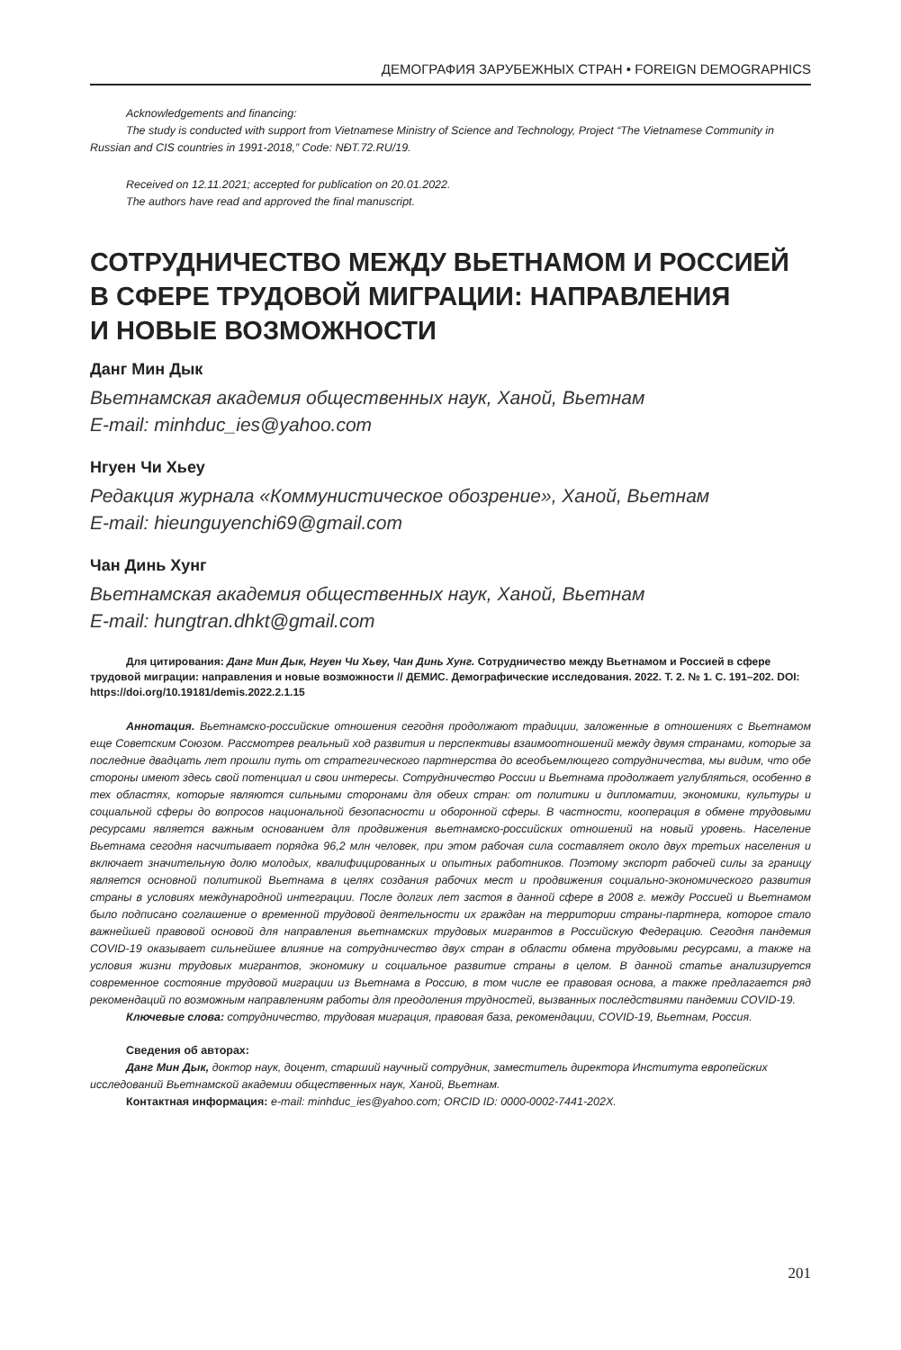ДЕМОГРАФИЯ ЗАРУБЕЖНЫХ СТРАН • FOREIGN DEMOGRAPHICS
Acknowledgements and financing:
The study is conducted with support from Vietnamese Ministry of Science and Technology, Project “The Vietnamese Community in Russian and CIS countries in 1991-2018,” Code: NĐT.72.RU/19.
Received on 12.11.2021; accepted for publication on 20.01.2022.
The authors have read and approved the final manuscript.
СОТРУДНИЧЕСТВО МЕЖДУ ВЬЕТНАМОМ И РОССИЕЙ
В СФЕРЕ ТРУДОВОЙ МИГРАЦИИ: НАПРАВЛЕНИЯ
И НОВЫЕ ВОЗМОЖНОСТИ
Данг Мин Дык
Вьетнамская академия общественных наук, Ханой, Вьетнам
E-mail: minhduc_ies@yahoo.com
Нгуен Чи Хьеу
Редакция журнала «Коммунистическое обозрение», Ханой, Вьетнам
E-mail: hieunguyenchi69@gmail.com
Чан Динь Хунг
Вьетнамская академия общественных наук, Ханой, Вьетнам
E-mail: hungtran.dhkt@gmail.com
Для цитирования: Данг Мин Дык, Нгуен Чи Хьеу, Чан Динь Хунг. Сотрудничество между Вьетнамом и Россией в сфере трудовой миграции: направления и новые возможности // ДЕМИС. Демографические исследования. 2022. Т. 2. № 1. С. 191–202. DOI: https://doi.org/10.19181/demis.2022.2.1.15
Аннотация. Вьетнамско-российские отношения сегодня продолжают традиции, заложенные в отношениях с Вьетнамом еще Советским Союзом. Рассмотрев реальный ход развития и перспективы взаимоотношений между двумя странами, которые за последние двадцать лет прошли путь от стратегического партнерства до всеобъемлющего сотрудничества, мы видим, что обе стороны имеют здесь свой потенциал и свои интересы. Сотрудничество России и Вьетнама продолжает углубляться, особенно в тех областях, которые являются сильными сторонами для обеих стран: от политики и дипломатии, экономики, культуры и социальной сферы до вопросов национальной безопасности и оборонной сферы. В частности, кооперация в обмене трудовыми ресурсами является важным основанием для продвижения вьетнамско-российских отношений на новый уровень. Население Вьетнама сегодня насчитывает порядка 96,2 млн человек, при этом рабочая сила составляет около двух третьих населения и включает значительную долю молодых, квалифицированных и опытных работников. Поэтому экспорт рабочей силы за границу является основной политикой Вьетнама в целях создания рабочих мест и продвижения социально-экономического развития страны в условиях международной интеграции. После долгих лет застоя в данной сфере в 2008 г. между Россией и Вьетнамом было подписано соглашение о временной трудовой деятельности их граждан на территории страны-партнера, которое стало важнейшей правовой основой для направления вьетнамских трудовых мигрантов в Российскую Федерацию. Сегодня пандемия COVID-19 оказывает сильнейшее влияние на сотрудничество двух стран в области обмена трудовыми ресурсами, а также на условия жизни трудовых мигрантов, экономику и социальное развитие страны в целом. В данной статье анализируется современное состояние трудовой миграции из Вьетнама в Россию, в том числе ее правовая основа, а также предлагается ряд рекомендаций по возможным направлениям работы для преодоления трудностей, вызванных последствиями пандемии COVID-19.
Ключевые слова: сотрудничество, трудовая миграция, правовая база, рекомендации, COVID-19, Вьетнам, Россия.
Сведения об авторах:
Данг Мин Дык, доктор наук, доцент, старший научный сотрудник, заместитель директора Института европейских исследований Вьетнамской академии общественных наук, Ханой, Вьетнам.
Контактная информация: e-mail: minhduc_ies@yahoo.com; ORCID ID: 0000-0002-7441-202X.
201